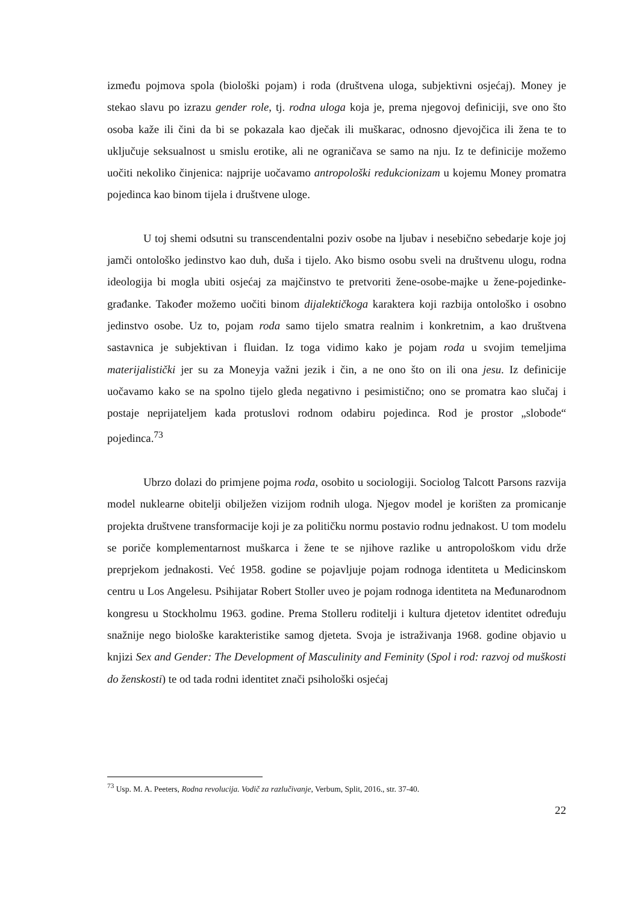između pojmova spola (biološki pojam) i roda (društvena uloga, subjektivni osjećaj). Money je stekao slavu po izrazu gender role, tj. rodna uloga koja je, prema njegovoj definiciji, sve ono što osoba kaže ili čini da bi se pokazala kao dječak ili muškarac, odnosno djevojčica ili žena te to uključuje seksualnost u smislu erotike, ali ne ograničava se samo na nju. Iz te definicije možemo uočiti nekoliko činjenica: najprije uočavamo antropološki redukcionizam u kojemu Money promatra pojedinca kao binom tijela i društvene uloge.
U toj shemi odsutni su transcendentalni poziv osobe na ljubav i nesebično sebedarje koje joj jamči ontološko jedinstvo kao duh, duša i tijelo. Ako bismo osobu sveli na društvenu ulogu, rodna ideologija bi mogla ubiti osjećaj za majčinstvo te pretvoriti žene-osobe-majke u žene-pojedinke-građanke. Također možemo uočiti binom dijalektičkoga karaktera koji razbija ontološko i osobno jedinstvo osobe. Uz to, pojam roda samo tijelo smatra realnim i konkretnim, a kao društvena sastavnica je subjektivan i fluidan. Iz toga vidimo kako je pojam roda u svojim temeljima materijalistički jer su za Moneyja važni jezik i čin, a ne ono što on ili ona jesu. Iz definicije uočavamo kako se na spolno tijelo gleda negativno i pesimistično; ono se promatra kao slučaj i postaje neprijateljem kada protuslovi rodnom odabiru pojedinca. Rod je prostor „slobode“ pojedinca.<sup>73</sup>
Ubrzo dolazi do primjene pojma roda, osobito u sociologiji. Sociolog Talcott Parsons razvija model nuklearne obitelji obilježen vizijom rodnih uloga. Njegov model je korišten za promicanje projekta društvene transformacije koji je za političku normu postavio rodnu jednakost. U tom modelu se poriče komplementarnost muškarca i žene te se njihove razlike u antropološkom vidu drže preprjekom jednakosti. Već 1958. godine se pojavljuje pojam rodnoga identiteta u Medicinskom centru u Los Angelesu. Psihijatar Robert Stoller uveo je pojam rodnoga identiteta na Međunarodnom kongresu u Stockholmu 1963. godine. Prema Stolleru roditelji i kultura djetetov identitet određuju snažnije nego biološke karakteristike samog djeteta. Svoja je istraživanja 1968. godine objavio u knjizi Sex and Gender: The Development of Masculinity and Feminity (Spol i rod: razvoj od muškosti do ženskosti) te od tada rodni identitet znači psihološki osjećaj
<sup>73</sup> Usp. M. A. Peeters, Rodna revolucija. Vodič za razlučivanje, Verbum, Split, 2016., str. 37-40.
22